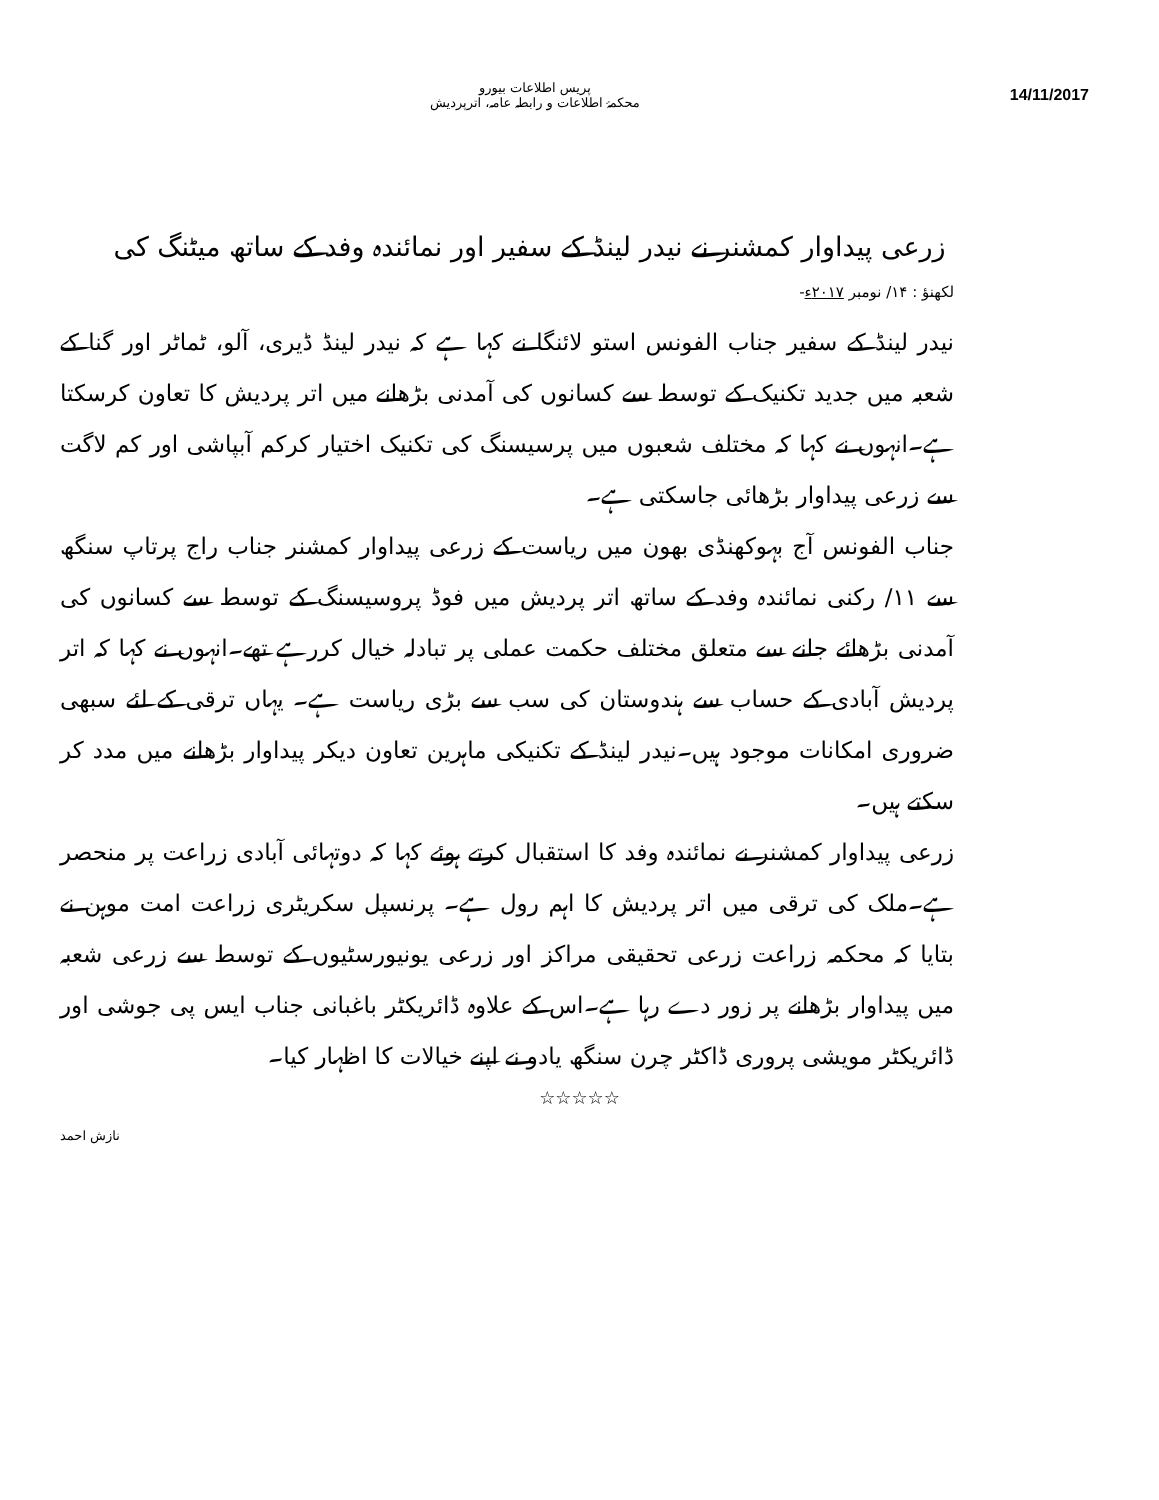14/11/2017
پریس اطلاعات بیورو
محکمۂ اطلاعات و رابطہ عامہ، اترپردیش
زرعی پیداوار کمشنر نے نیدر لینڈ کے سفیر اور نمائندہ وفد کے ساتھ میٹنگ کی
لکھنؤ : ۱۴/ نومبر ۲۰۱۷ء-
نیدر لینڈ کے سفیر جناب الفونس استو لائنگا نے کہا ہے کہ نیدر لینڈ ڈیری، آلو، ٹماٹر اور گنا کے شعبہ میں جدید تکنیک کے توسط سے کسانوں کی آمدنی بڑھانے میں اتر پردیش کا تعاون کرسکتا ہے۔انہوں نے کہا کہ مختلف شعبوں میں پرسیسنگ کی تکنیک اختیار کرکم آبپاشی اور کم لاگت سے زرعی پیداوار بڑھائی جاسکتی ہے۔
جناب الفونس آج بہوکھنڈی بھون میں ریاست کے زرعی پیداوار کمشنر جناب راج پرتاپ سنگھ سے ۱۱/ رکنی نمائندہ وفد کے ساتھ اتر پردیش میں فوڈ پروسیسنگ کے توسط سے کسانوں کی آمدنی بڑھائے جانے سے متعلق مختلف حکمت عملی پر تبادلہ خیال کررہے تھے۔انہوں نے کہا کہ اتر پردیش آبادی کے حساب سے ہندوستان کی سب سے بڑی ریاست ہے۔ یہاں ترقی کے لئے سبھی ضروری امکانات موجود ہیں۔نیدر لینڈ کے تکنیکی ماہرین تعاون دیکر پیداوار بڑھانے میں مدد کر سکتے ہیں۔
زرعی پیداوار کمشنر نے نمائندہ وفد کا استقبال کرتے ہوئے کہا کہ دوتہائی آبادی زراعت پر منحصر ہے۔ملک کی ترقی میں اتر پردیش کا اہم رول ہے۔ پرنسپل سکریٹری زراعت امت موہن نے بتایا کہ محکمہ زراعت زرعی تحقیقی مراکز اور زرعی یونیورسٹیوں کے توسط سے زرعی شعبہ میں پیداوار بڑھانے پر زور دے رہا ہے۔اس کے علاوہ ڈائریکٹر باغبانی جناب ایس پی جوشی اور ڈائریکٹر مویشی پروری ڈاکٹر چرن سنگھ یادو نے اپنے خیالات کا اظہار کیا۔
☆☆☆☆☆
نازش احمد